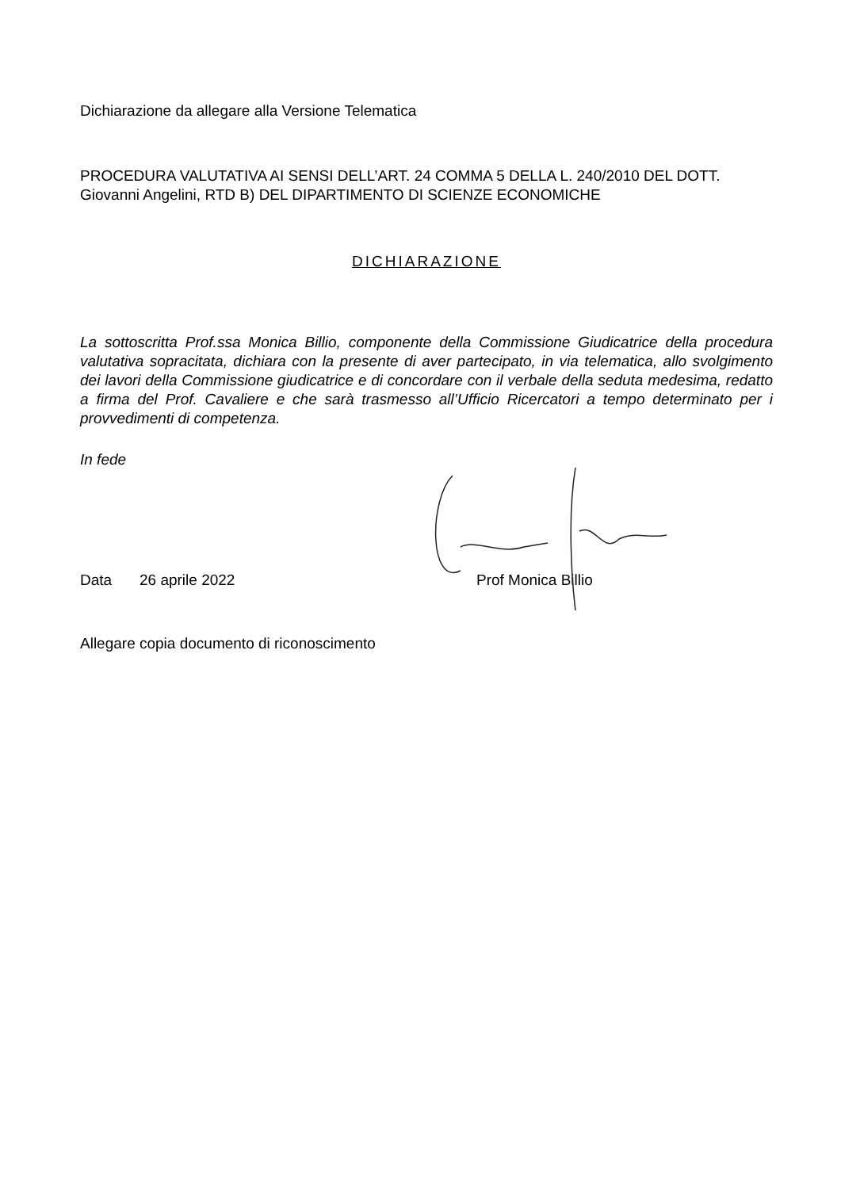Dichiarazione da allegare alla Versione Telematica
PROCEDURA VALUTATIVA AI SENSI DELL’ART. 24 COMMA 5 DELLA L. 240/2010 DEL DOTT. Giovanni Angelini, RTD B) DEL DIPARTIMENTO DI SCIENZE ECONOMICHE
DICHIARAZIONE
La sottoscritta Prof.ssa Monica Billio, componente della Commissione Giudicatrice della procedura valutativa sopracitata, dichiara con la presente di aver partecipato, in via telematica, allo svolgimento dei lavori della Commissione giudicatrice e di concordare con il verbale della seduta medesima, redatto a firma del Prof. Cavaliere e che sarà trasmesso all’Ufficio Ricercatori a tempo determinato per i provvedimenti di competenza.
In fede
Data 26 aprile 2022 Prof Monica Billio
Allegare copia documento di riconoscimento